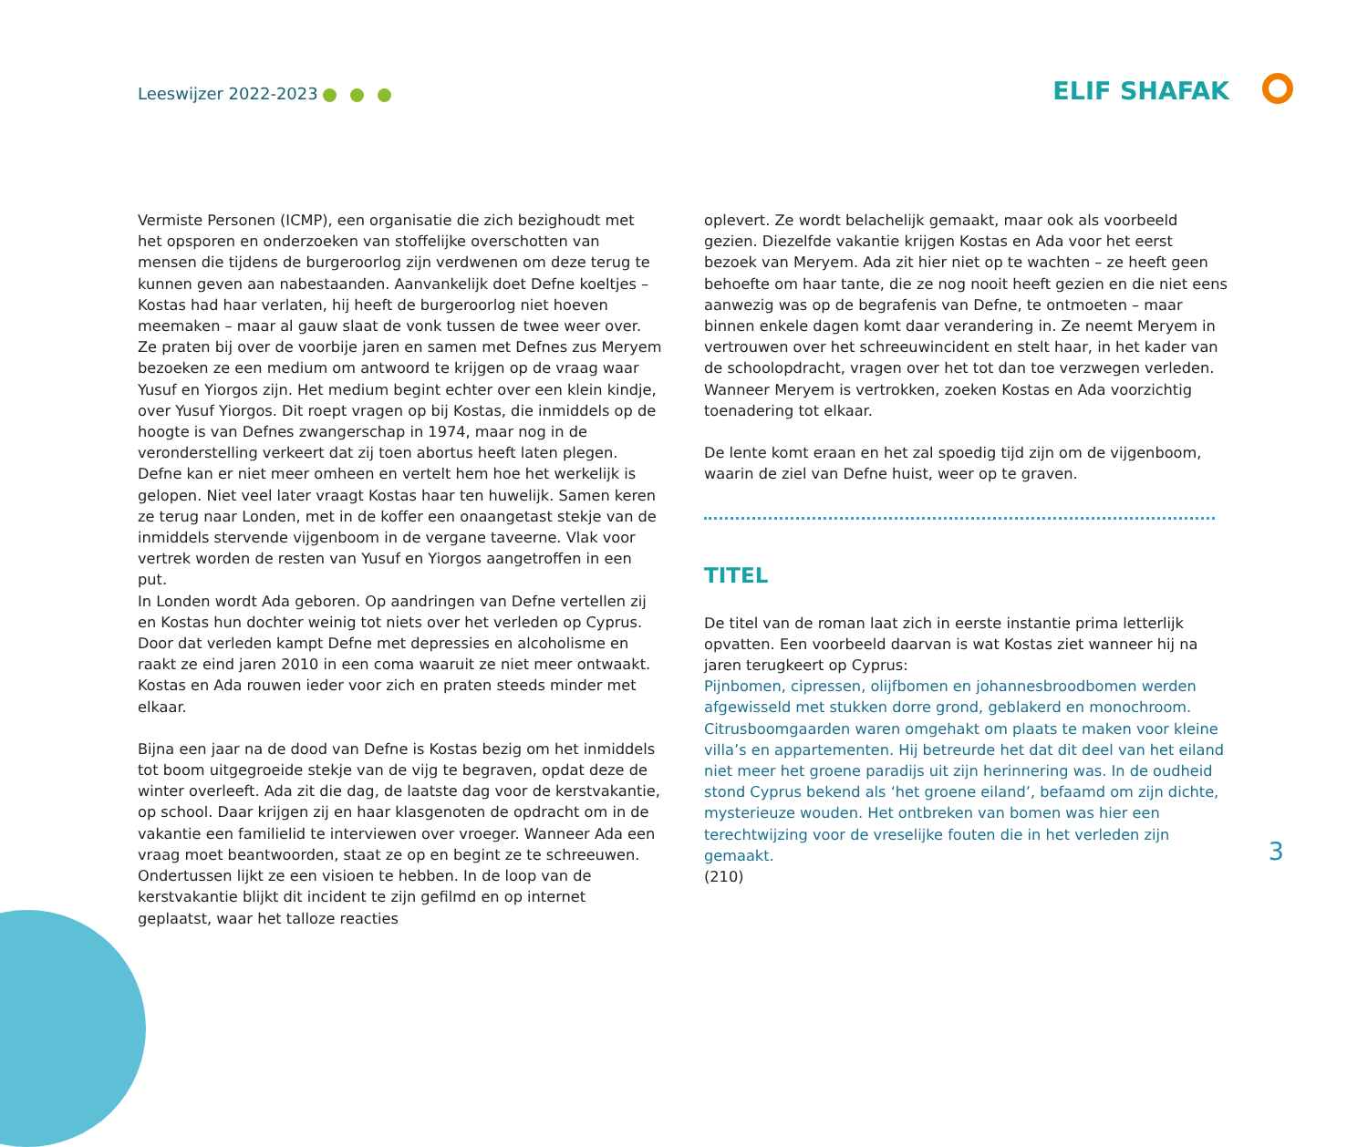Leeswijzer 2022-2023 ELIF SHAFAK
Vermiste Personen (ICMP), een organisatie die zich bezighoudt met het opsporen en onderzoeken van stoffelijke overschotten van mensen die tijdens de burgeroorlog zijn verdwenen om deze terug te kunnen geven aan nabestaanden. Aanvankelijk doet Defne koeltjes – Kostas had haar verlaten, hij heeft de burgeroorlog niet hoeven meemaken – maar al gauw slaat de vonk tussen de twee weer over. Ze praten bij over de voorbije jaren en samen met Defnes zus Meryem bezoeken ze een medium om antwoord te krijgen op de vraag waar Yusuf en Yiorgos zijn. Het medium begint echter over een klein kindje, over Yusuf Yiorgos. Dit roept vragen op bij Kostas, die inmiddels op de hoogte is van Defnes zwangerschap in 1974, maar nog in de veronderstelling verkeert dat zij toen abortus heeft laten plegen. Defne kan er niet meer omheen en vertelt hem hoe het werkelijk is gelopen. Niet veel later vraagt Kostas haar ten huwelijk. Samen keren ze terug naar Londen, met in de koffer een onaangetast stekje van de inmiddels stervende vijgenboom in de vergane taveerne. Vlak voor vertrek worden de resten van Yusuf en Yiorgos aangetroffen in een put.
In Londen wordt Ada geboren. Op aandringen van Defne vertellen zij en Kostas hun dochter weinig tot niets over het verleden op Cyprus. Door dat verleden kampt Defne met depressies en alcoholisme en raakt ze eind jaren 2010 in een coma waaruit ze niet meer ontwaakt. Kostas en Ada rouwen ieder voor zich en praten steeds minder met elkaar.
Bijna een jaar na de dood van Defne is Kostas bezig om het inmiddels tot boom uitgegroeide stekje van de vijg te begraven, opdat deze de winter overleeft. Ada zit die dag, de laatste dag voor de kerstvakantie, op school. Daar krijgen zij en haar klasgenoten de opdracht om in de vakantie een familielid te interviewen over vroeger. Wanneer Ada een vraag moet beantwoorden, staat ze op en begint ze te schreeuwen. Ondertussen lijkt ze een visioen te hebben. In de loop van de kerstvakantie blijkt dit incident te zijn gefilmd en op internet geplaatst, waar het talloze reacties
oplevert. Ze wordt belachelijk gemaakt, maar ook als voorbeeld gezien. Diezelfde vakantie krijgen Kostas en Ada voor het eerst bezoek van Meryem. Ada zit hier niet op te wachten – ze heeft geen behoefte om haar tante, die ze nog nooit heeft gezien en die niet eens aanwezig was op de begrafenis van Defne, te ontmoeten – maar binnen enkele dagen komt daar verandering in. Ze neemt Meryem in vertrouwen over het schreeuwincident en stelt haar, in het kader van de schoolopdracht, vragen over het tot dan toe verzwegen verleden. Wanneer Meryem is vertrokken, zoeken Kostas en Ada voorzichtig toenadering tot elkaar.
De lente komt eraan en het zal spoedig tijd zijn om de vijgenboom, waarin de ziel van Defne huist, weer op te graven.
TITEL
De titel van de roman laat zich in eerste instantie prima letterlijk opvatten. Een voorbeeld daarvan is wat Kostas ziet wanneer hij na jaren terugkeert op Cyprus:
Pijnbomen, cipressen, olijfbomen en johannesbroodbomen werden afgewisseld met stukken dorre grond, geblakerd en monochroom. Citrusboomgaarden waren omgehakt om plaats te maken voor kleine villa’s en appartementen. Hij betreurde het dat dit deel van het eiland niet meer het groene paradijs uit zijn herinnering was. In de oudheid stond Cyprus bekend als ‘het groene eiland’, befaamd om zijn dichte, mysterieuze wouden. Het ontbreken van bomen was hier een terechtwijzing voor de vreselijke fouten die in het verleden zijn gemaakt.
(210)
3